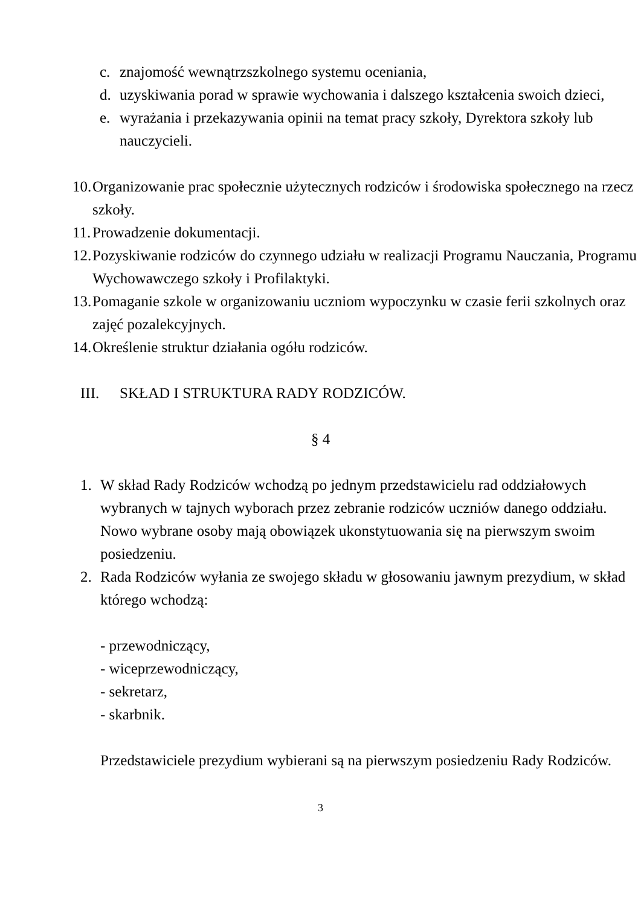c. znajomość wewnątrzszkolnego systemu oceniania,
d. uzyskiwania porad w sprawie wychowania i dalszego kształcenia swoich dzieci,
e. wyrażania i przekazywania opinii na temat pracy szkoły, Dyrektora szkoły lub nauczycieli.
10. Organizowanie prac społecznie użytecznych rodziców i środowiska społecznego na rzecz szkoły.
11. Prowadzenie dokumentacji.
12. Pozyskiwanie rodziców do czynnego udziału w realizacji Programu Nauczania, Programu Wychowawczego szkoły i Profilaktyki.
13. Pomaganie szkole w organizowaniu uczniom wypoczynku w czasie ferii szkolnych oraz zajęć pozalekcyjnych.
14. Określenie struktur działania ogółu rodziców.
III. SKŁAD I STRUKTURA RADY RODZICÓW.
§ 4
1. W skład Rady Rodziców wchodzą po jednym przedstawicielu rad oddziałowych wybranych w tajnych wyborach przez zebranie rodziców uczniów danego oddziału. Nowo wybrane osoby mają obowiązek ukonstytuowania się na pierwszym swoim posiedzeniu.
2. Rada Rodziców wyłania ze swojego składu w głosowaniu jawnym prezydium, w skład którego wchodzą:
- przewodniczący,
- wiceprzewodniczący,
- sekretarz,
- skarbnik.
Przedstawiciele prezydium wybierani są na pierwszym posiedzeniu Rady Rodziców.
3